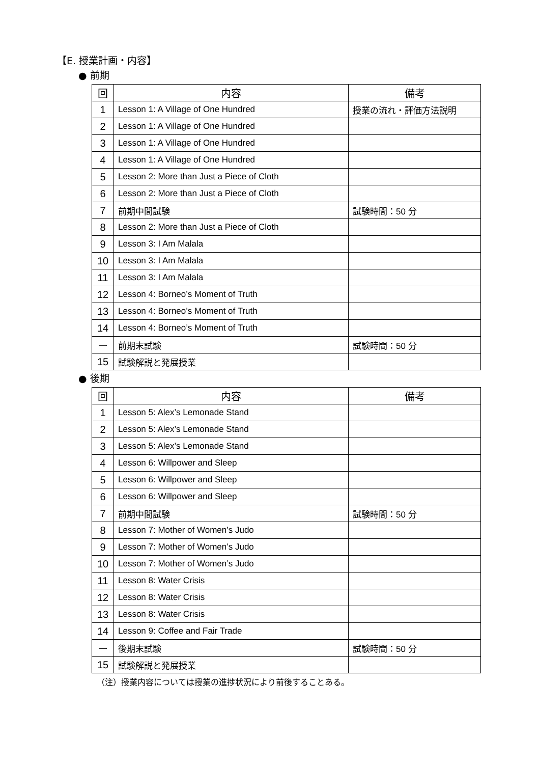【E. 授業計画・内容】
● 前期
| 回 | 内容 | 備考 |
| --- | --- | --- |
| 1 | Lesson 1: A Village of One Hundred | 授業の流れ・評価方法説明 |
| 2 | Lesson 1: A Village of One Hundred | |
| 3 | Lesson 1: A Village of One Hundred | |
| 4 | Lesson 1: A Village of One Hundred | |
| 5 | Lesson 2: More than Just a Piece of Cloth | |
| 6 | Lesson 2: More than Just a Piece of Cloth | |
| 7 | 前期中間試験 | 試験時間：50 分 |
| 8 | Lesson 2: More than Just a Piece of Cloth | |
| 9 | Lesson 3: I Am Malala | |
| 10 | Lesson 3: I Am Malala | |
| 11 | Lesson 3: I Am Malala | |
| 12 | Lesson 4: Borneo’s Moment of Truth | |
| 13 | Lesson 4: Borneo’s Moment of Truth | |
| 14 | Lesson 4: Borneo’s Moment of Truth | |
| ー | 前期末試験 | 試験時間：50 分 |
| 15 | 試験解説と発展授業 | |
● 後期
| 回 | 内容 | 備考 |
| --- | --- | --- |
| 1 | Lesson 5: Alex’s Lemonade Stand | |
| 2 | Lesson 5: Alex’s Lemonade Stand | |
| 3 | Lesson 5: Alex’s Lemonade Stand | |
| 4 | Lesson 6: Willpower and Sleep | |
| 5 | Lesson 6: Willpower and Sleep | |
| 6 | Lesson 6: Willpower and Sleep | |
| 7 | 前期中間試験 | 試験時間：50 分 |
| 8 | Lesson 7: Mother of Women’s Judo | |
| 9 | Lesson 7: Mother of Women’s Judo | |
| 10 | Lesson 7: Mother of Women’s Judo | |
| 11 | Lesson 8: Water Crisis | |
| 12 | Lesson 8: Water Crisis | |
| 13 | Lesson 8: Water Crisis | |
| 14 | Lesson 9: Coffee and Fair Trade | |
| ー | 後期末試験 | 試験時間：50 分 |
| 15 | 試験解説と発展授業 | |
（注）授業内容については授業の進捗状況により前後することある。